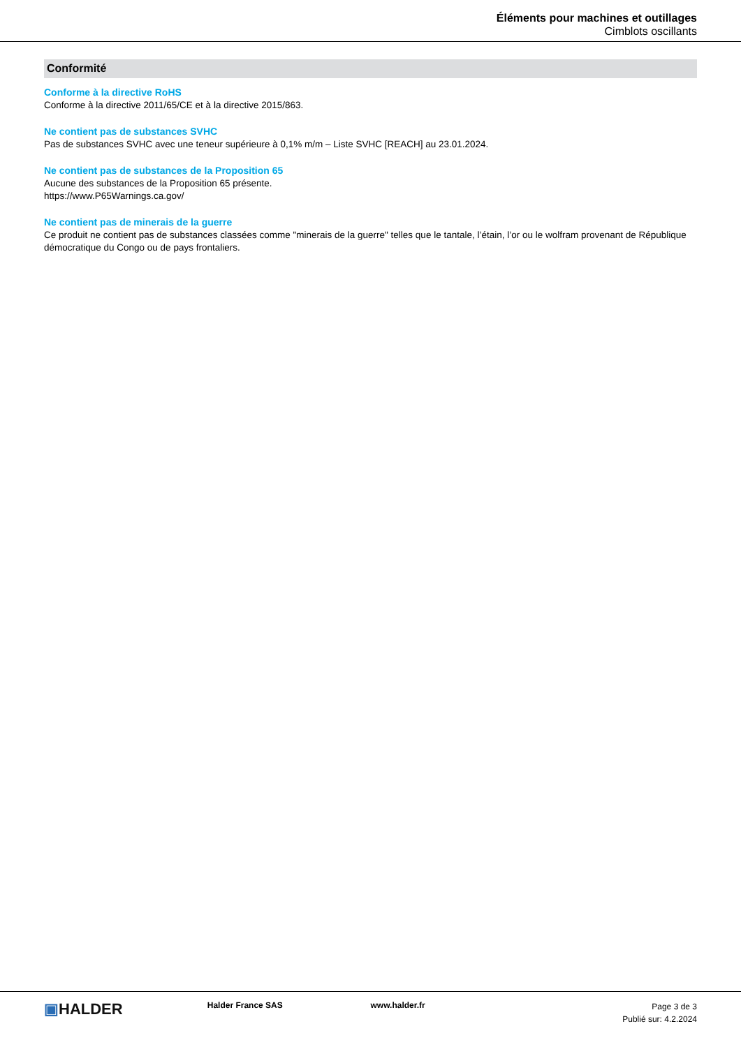Éléments pour machines et outillages
Cimblots oscillants
Conformité
Conforme à la directive RoHS
Conforme à la directive 2011/65/CE et à la directive 2015/863.
Ne contient pas de substances SVHC
Pas de substances SVHC avec une teneur supérieure à 0,1% m/m – Liste SVHC [REACH] au 23.01.2024.
Ne contient pas de substances de la Proposition 65
Aucune des substances de la Proposition 65 présente.
https://www.P65Warnings.ca.gov/
Ne contient pas de minerais de la guerre
Ce produit ne contient pas de substances classées comme "minerais de la guerre" telles que le tantale, l’étain, l’or ou le wolfram provenant de République démocratique du Congo ou de pays frontaliers.
▣HALDER
Halder France SAS www.halder.fr
Page 3 de 3
Publié sur: 4.2.2024